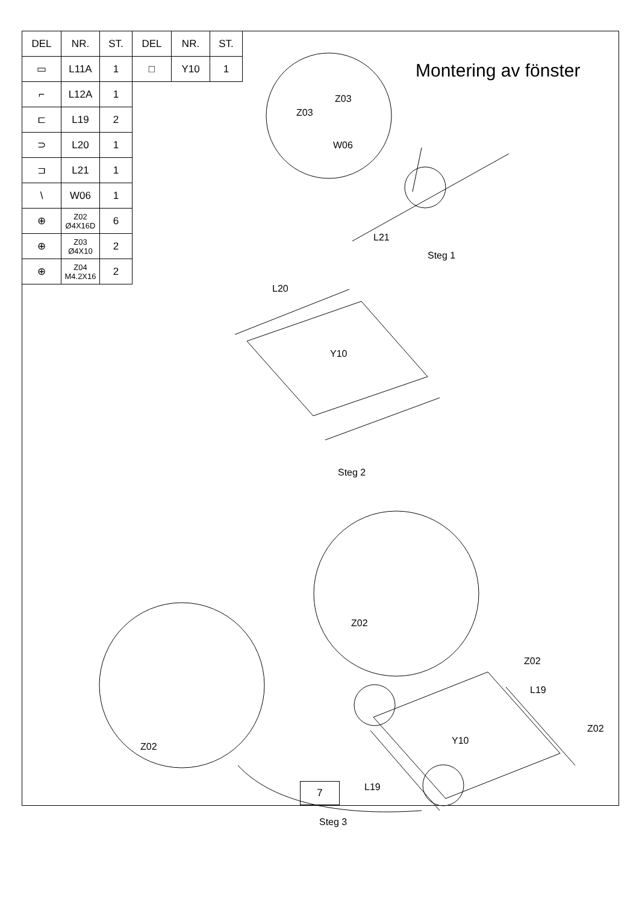| DEL | NR. | ST. | DEL | NR. | ST. |
| --- | --- | --- | --- | --- | --- |
| ▭ | L11A | 1 | □ | Y10 | 1 |
| ⌐ | L12A | 1 | | | |
| ⊏ | L19 | 2 | | | |
| ⊃ | L20 | 1 | | | |
| ⊐ | L21 | 1 | | | |
| \ | W06 | 1 | | | |
| ⊕ | Z02 Ø4X16D | 6 | | | |
| ⊕ | Z03 Ø4X10 | 2 | | | |
| ⊕ | Z04 M4.2X16 | 2 | | | |
Montering av fönster
Z03
Z03
W06
L21
Steg 1
L20
Y10
Steg 2
Z02
Z02
L19
Z02
Z02
Y10
L19
Steg 3
7